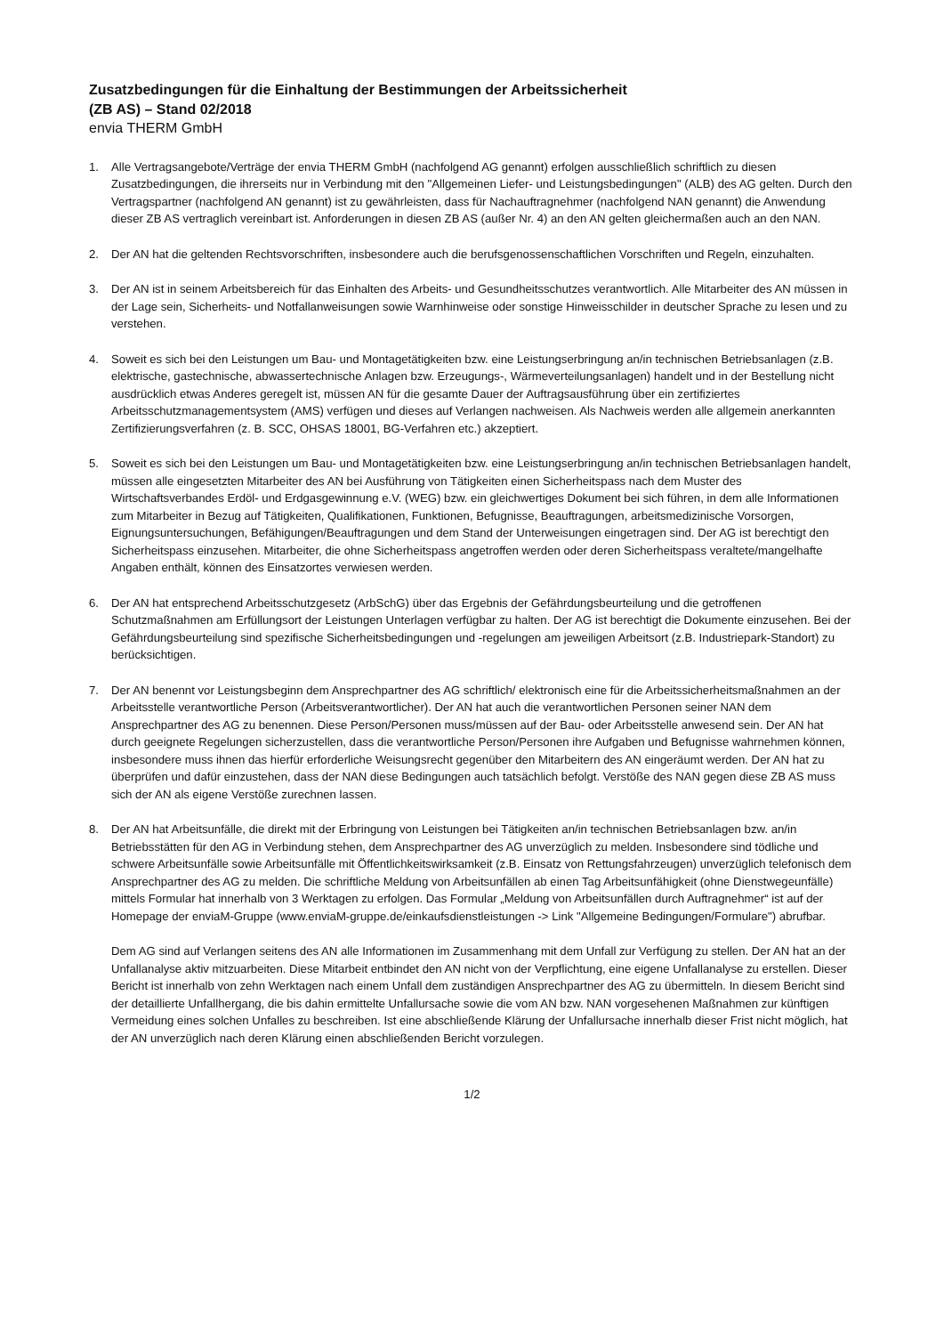Zusatzbedingungen für die Einhaltung der Bestimmungen der Arbeitssicherheit
(ZB AS) – Stand 02/2018
envia THERM GmbH
1. Alle Vertragsangebote/Verträge der envia THERM GmbH (nachfolgend AG genannt) erfolgen ausschließlich schriftlich zu diesen Zusatzbedingungen, die ihrerseits nur in Verbindung mit den "Allgemeinen Liefer- und Leistungsbedingungen" (ALB) des AG gelten. Durch den Vertragspartner (nachfolgend AN genannt) ist zu gewährleisten, dass für Nachauftragnehmer (nachfolgend NAN genannt) die Anwendung dieser ZB AS vertraglich vereinbart ist. Anforderungen in diesen ZB AS (außer Nr. 4) an den AN gelten gleichermaßen auch an den NAN.
2. Der AN hat die geltenden Rechtsvorschriften, insbesondere auch die berufsgenossenschaftlichen Vorschriften und Regeln, einzuhalten.
3. Der AN ist in seinem Arbeitsbereich für das Einhalten des Arbeits- und Gesundheitsschutzes verantwortlich. Alle Mitarbeiter des AN müssen in der Lage sein, Sicherheits- und Notfallanweisungen sowie Warnhinweise oder sonstige Hinweisschilder in deutscher Sprache zu lesen und zu verstehen.
4. Soweit es sich bei den Leistungen um Bau- und Montagetätigkeiten bzw. eine Leistungserbringung an/in technischen Betriebsanlagen (z.B. elektrische, gastechnische, abwassertechnische Anlagen bzw. Erzeugungs-, Wärmeverteilungsanlagen) handelt und in der Bestellung nicht ausdrücklich etwas Anderes geregelt ist, müssen AN für die gesamte Dauer der Auftragsausführung über ein zertifiziertes Arbeitsschutzmanagementsystem (AMS) verfügen und dieses auf Verlangen nachweisen. Als Nachweis werden alle allgemein anerkannten Zertifizierungsverfahren (z. B. SCC, OHSAS 18001, BG-Verfahren etc.) akzeptiert.
5. Soweit es sich bei den Leistungen um Bau- und Montagetätigkeiten bzw. eine Leistungserbringung an/in technischen Betriebsanlagen handelt, müssen alle eingesetzten Mitarbeiter des AN bei Ausführung von Tätigkeiten einen Sicherheitspass nach dem Muster des Wirtschaftsverbandes Erdöl- und Erdgasgewinnung e.V. (WEG) bzw. ein gleichwertiges Dokument bei sich führen, in dem alle Informationen zum Mitarbeiter in Bezug auf Tätigkeiten, Qualifikationen, Funktionen, Befugnisse, Beauftragungen, arbeitsmedizinische Vorsorgen, Eignungsuntersuchungen, Befähigungen/Beauftragungen und dem Stand der Unterweisungen eingetragen sind. Der AG ist berechtigt den Sicherheitspass einzusehen. Mitarbeiter, die ohne Sicherheitspass angetroffen werden oder deren Sicherheitspass veraltete/mangelhafte Angaben enthält, können des Einsatzortes verwiesen werden.
6. Der AN hat entsprechend Arbeitsschutzgesetz (ArbSchG) über das Ergebnis der Gefährdungsbeurteilung und die getroffenen Schutzmaßnahmen am Erfüllungsort der Leistungen Unterlagen verfügbar zu halten. Der AG ist berechtigt die Dokumente einzusehen. Bei der Gefährdungsbeurteilung sind spezifische Sicherheitsbedingungen und -regelungen am jeweiligen Arbeitsort (z.B. Industriepark-Standort) zu berücksichtigen.
7. Der AN benennt vor Leistungsbeginn dem Ansprechpartner des AG schriftlich/ elektronisch eine für die Arbeitssicherheitsmaßnahmen an der Arbeitsstelle verantwortliche Person (Arbeitsverantwortlicher). Der AN hat auch die verantwortlichen Personen seiner NAN dem Ansprechpartner des AG zu benennen. Diese Person/Personen muss/müssen auf der Bau- oder Arbeitsstelle anwesend sein. Der AN hat durch geeignete Regelungen sicherzustellen, dass die verantwortliche Person/Personen ihre Aufgaben und Befugnisse wahrnehmen können, insbesondere muss ihnen das hierfür erforderliche Weisungsrecht gegenüber den Mitarbeitern des AN eingeräumt werden. Der AN hat zu überprüfen und dafür einzustehen, dass der NAN diese Bedingungen auch tatsächlich befolgt. Verstöße des NAN gegen diese ZB AS muss sich der AN als eigene Verstöße zurechnen lassen.
8. Der AN hat Arbeitsunfälle, die direkt mit der Erbringung von Leistungen bei Tätigkeiten an/in technischen Betriebsanlagen bzw. an/in Betriebsstätten für den AG in Verbindung stehen, dem Ansprechpartner des AG unverzüglich zu melden. Insbesondere sind tödliche und schwere Arbeitsunfälle sowie Arbeitsunfälle mit Öffentlichkeitswirksamkeit (z.B. Einsatz von Rettungsfahrzeugen) unverzüglich telefonisch dem Ansprechpartner des AG zu melden. Die schriftliche Meldung von Arbeitsunfällen ab einen Tag Arbeitsunfähigkeit (ohne Dienstwegeunfälle) mittels Formular hat innerhalb von 3 Werktagen zu erfolgen. Das Formular „Meldung von Arbeitsunfällen durch Auftragnehmer“ ist auf der Homepage der enviaM-Gruppe (www.enviaM-gruppe.de/einkaufsdienstleistungen -> Link "Allgemeine Bedingungen/Formulare") abrufbar.
Dem AG sind auf Verlangen seitens des AN alle Informationen im Zusammenhang mit dem Unfall zur Verfügung zu stellen. Der AN hat an der Unfallanalyse aktiv mitzuarbeiten. Diese Mitarbeit entbindet den AN nicht von der Verpflichtung, eine eigene Unfallanalyse zu erstellen. Dieser Bericht ist innerhalb von zehn Werktagen nach einem Unfall dem zuständigen Ansprechpartner des AG zu übermitteln. In diesem Bericht sind der detaillierte Unfallhergang, die bis dahin ermittelte Unfallursache sowie die vom AN bzw. NAN vorgesehenen Maßnahmen zur künftigen Vermeidung eines solchen Unfalles zu beschreiben. Ist eine abschließende Klärung der Unfallursache innerhalb dieser Frist nicht möglich, hat der AN unverzüglich nach deren Klärung einen abschließenden Bericht vorzulegen.
1/2